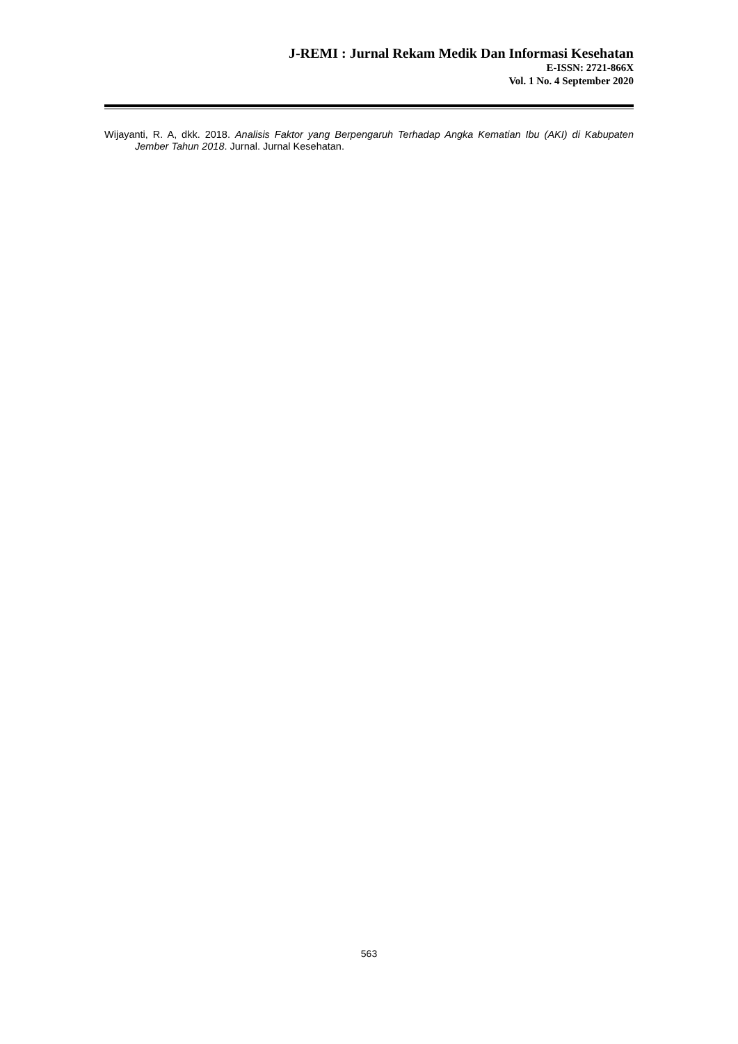J-REMI : Jurnal Rekam Medik Dan Informasi Kesehatan
E-ISSN: 2721-866X
Vol. 1 No. 4 September 2020
Wijayanti, R. A, dkk. 2018. Analisis Faktor yang Berpengaruh Terhadap Angka Kematian Ibu (AKI) di Kabupaten Jember Tahun 2018. Jurnal. Jurnal Kesehatan.
563